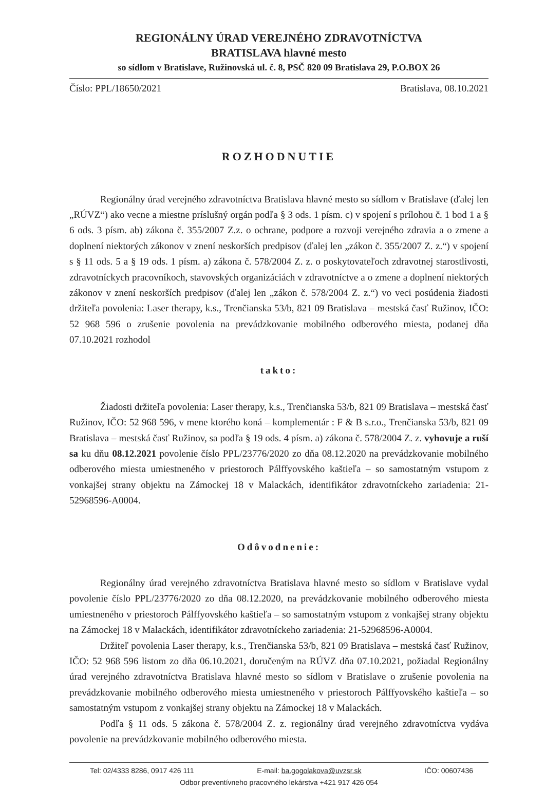REGIONÁLNY ÚRAD VEREJNÉHO ZDRAVOTNÍCTVA
BRATISLAVA hlavné mesto
so sídlom v Bratislave, Ružinovská ul. č. 8, PSČ 820 09 Bratislava 29, P.O.BOX 26
Číslo: PPL/18650/2021 Bratislava, 08.10.2021
ROZHODNUTIE
Regionálny úrad verejného zdravotníctva Bratislava hlavné mesto so sídlom v Bratislave (ďalej len „RÚVZ“) ako vecne a miestne príslušný orgán podľa § 3 ods. 1 písm. c) v spojení s prílohou č. 1 bod 1 a § 6 ods. 3 písm. ab) zákona č. 355/2007 Z.z. o ochrane, podpore a rozvoji verejného zdravia a o zmene a doplnení niektorých zákonov v znení neskorších predpisov (ďalej len „zákon č. 355/2007 Z. z.“) v spojení s § 11 ods. 5 a § 19 ods. 1 písm. a) zákona č. 578/2004 Z. z. o poskytovateľoch zdravotnej starostlivosti, zdravotníckych pracovníkoch, stavovských organizáciách v zdravotníctve a o zmene a doplnení niektorých zákonov v znení neskorších predpisov (ďalej len „zákon č. 578/2004 Z. z.“) vo veci posúdenia žiadosti držiteľa povolenia: Laser therapy, k.s., Trenčianska 53/b, 821 09 Bratislava – mestská časť Ružinov, IČO: 52 968 596 o zrušenie povolenia na prevádzkovanie mobilného odberového miesta, podanej dňa 07.10.2021 rozhodol
takto:
Žiadosti držiteľa povolenia: Laser therapy, k.s., Trenčianska 53/b, 821 09 Bratislava – mestská časť Ružinov, IČO: 52 968 596, v mene ktorého koná – komplementár : F & B s.r.o., Trenčianska 53/b, 821 09 Bratislava – mestská časť Ružinov, sa podľa § 19 ods. 4 písm. a) zákona č. 578/2004 Z. z. vyhovuje a ruší sa ku dňu 08.12.2021 povolenie číslo PPL/23776/2020 zo dňa 08.12.2020 na prevádzkovanie mobilného odberového miesta umiestneného v priestoroch Pálffyovského kaštieľa – so samostatným vstupom z vonkajšej strany objektu na Zámockej 18 v Malackách, identifikátor zdravotníckeho zariadenia: 21-52968596-A0004.
Odôvodnenie:
Regionálny úrad verejného zdravotníctva Bratislava hlavné mesto so sídlom v Bratislave vydal povolenie číslo PPL/23776/2020 zo dňa 08.12.2020, na prevádzkovanie mobilného odberového miesta umiestneného v priestoroch Pálffyovského kaštieľa – so samostatným vstupom z vonkajšej strany objektu na Zámockej 18 v Malackách, identifikátor zdravotníckeho zariadenia: 21-52968596-A0004.
Držiteľ povolenia Laser therapy, k.s., Trenčianska 53/b, 821 09 Bratislava – mestská časť Ružinov, IČO: 52 968 596 listom zo dňa 06.10.2021, doručeným na RÚVZ dňa 07.10.2021, požiadal Regionálny úrad verejného zdravotníctva Bratislava hlavné mesto so sídlom v Bratislave o zrušenie povolenia na prevádzkovanie mobilného odberového miesta umiestneného v priestoroch Pálffyovského kaštieľa – so samostatným vstupom z vonkajšej strany objektu na Zámockej 18 v Malackách.
Podľa § 11 ods. 5 zákona č. 578/2004 Z. z. regionálny úrad verejného zdravotníctva vydáva povolenie na prevádzkovanie mobilného odberového miesta.
Tel: 02/4333 8286, 0917 426 111 E-mail: ba.gogolakova@uvzsr.sk IČO: 00607436
Odbor preventívneho pracovného lekárstva +421 917 426 054